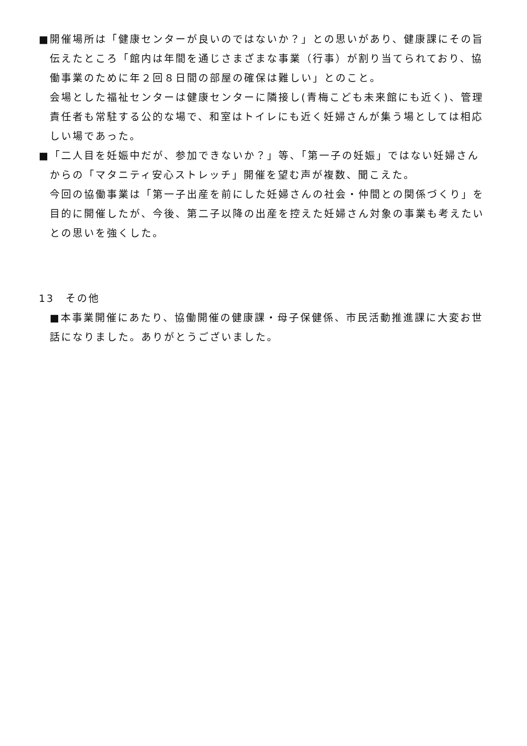■開催場所は「健康センターが良いのではないか？」との思いがあり、健康課にその旨伝えたところ「館内は年間を通じさまざまな事業（行事）が割り当てられており、協働事業のために年２回８日間の部屋の確保は難しい」とのこと。
会場とした福祉センターは健康センターに隣接し(青梅こども未来館にも近く)、管理責任者も常駐する公的な場で、和室はトイレにも近く妊婦さんが集う場としては相応しい場であった。
■「二人目を妊娠中だが、参加できないか？」等、「第一子の妊娠」ではない妊婦さんからの「マタニティ安心ストレッチ」開催を望む声が複数、聞こえた。
今回の協働事業は「第一子出産を前にした妊婦さんの社会・仲間との関係づくり」を目的に開催したが、今後、第二子以降の出産を控えた妊婦さん対象の事業も考えたいとの思いを強くした。
13　その他
■本事業開催にあたり、協働開催の健康課・母子保健係、市民活動推進課に大変お世話になりました。ありがとうございました。